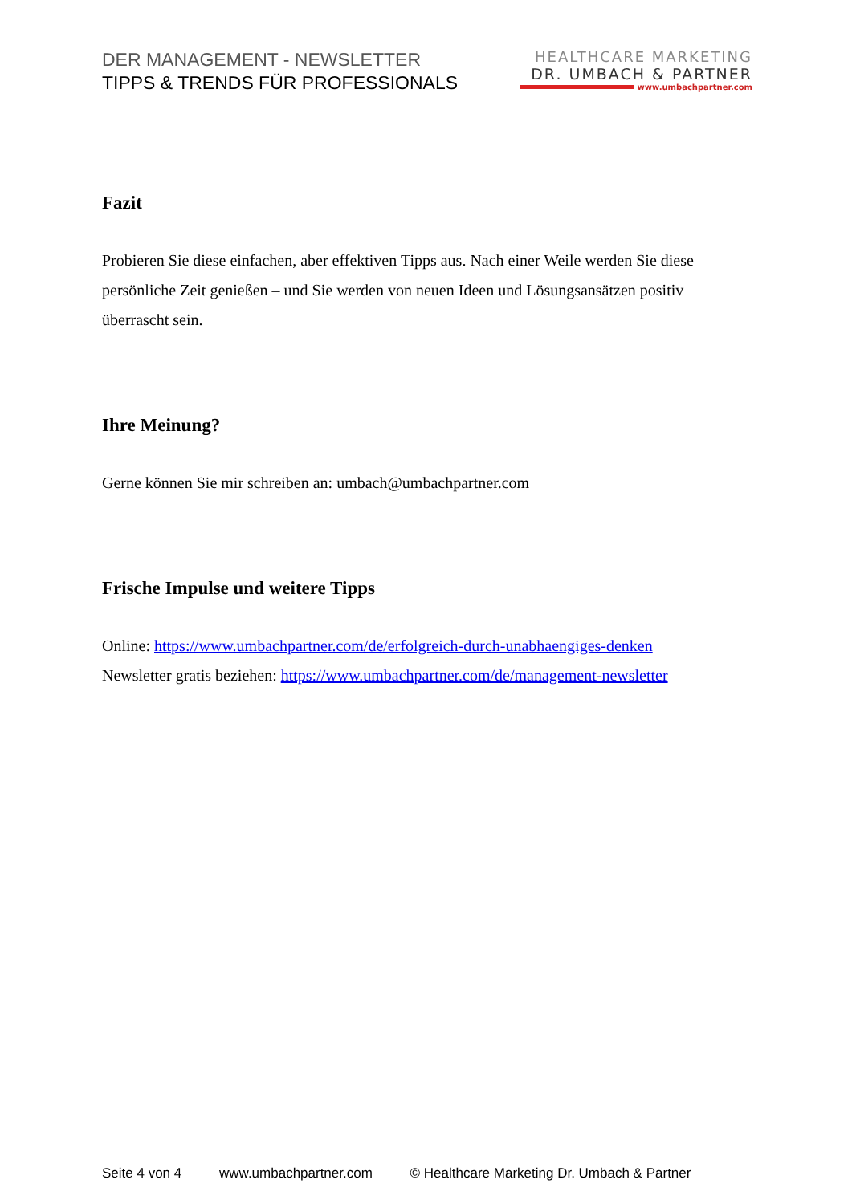DER MANAGEMENT - NEWSLETTER
TIPPS & TRENDS FÜR PROFESSIONALS
HEALTHCARE MARKETING
DR. UMBACH & PARTNER
www.umbachpartner.com
Fazit
Probieren Sie diese einfachen, aber effektiven Tipps aus. Nach einer Weile werden Sie diese persönliche Zeit genießen – und Sie werden von neuen Ideen und Lösungsansätzen positiv überrascht sein.
Ihre Meinung?
Gerne können Sie mir schreiben an: umbach@umbachpartner.com
Frische Impulse und weitere Tipps
Online: https://www.umbachpartner.com/de/erfolgreich-durch-unabhaengiges-denken
Newsletter gratis beziehen: https://www.umbachpartner.com/de/management-newsletter
Seite 4 von 4 www.umbachpartner.com © Healthcare Marketing Dr. Umbach & Partner